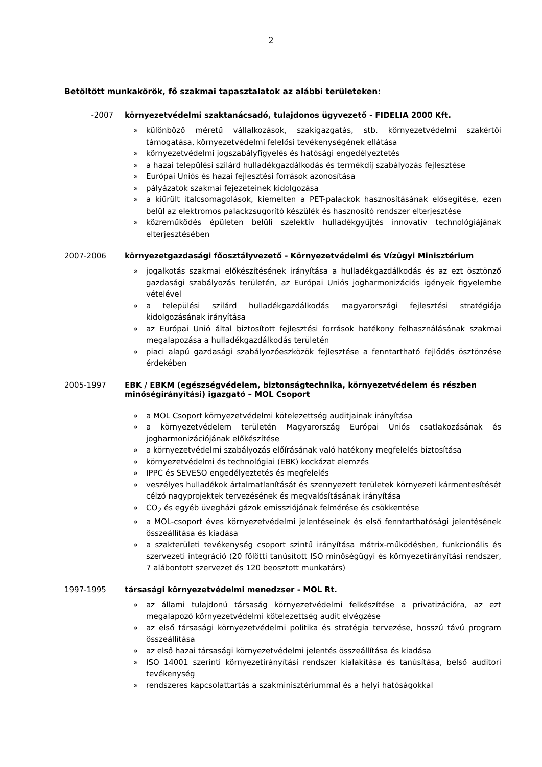2
Betöltött munkakörök, fő szakmai tapasztalatok az alábbi területeken:
-2007 környezetvédelmi szaktanácsadó, tulajdonos ügyvezető - FIDELIA 2000 Kft.
» különböző méretű vállalkozások, szakigazgatás, stb. környezetvédelmi szakértői támogatása, környezetvédelmi felelősi tevékenységének ellátása
» környezetvédelmi jogszabályfigyelés és hatósági engedélyeztetés
» a hazai települési szilárd hulladékgazdálkodás és termékdíj szabályozás fejlesztése
» Európai Uniós és hazai fejlesztési források azonosítása
» pályázatok szakmai fejezeteinek kidolgozása
» a kiürült italcsomagolások, kiemelten a PET-palackok hasznosításának elősegítése, ezen belül az elektromos palackzsugorító készülék és hasznosító rendszer elterjesztése
» közreműködés épületen belüli szelektív hulladékgyűjtés innovatív technológiájának elterjesztésében
2007-2006 környezetgazdasági főosztályvezető - Környezetvédelmi és Vízügyi Minisztérium
» jogalkotás szakmai előkészítésének irányítása a hulladékgazdálkodás és az ezt ösztönző gazdasági szabályozás területén, az Európai Uniós jogharmonizációs igények figyelembe vételével
» a települési szilárd hulladékgazdálkodás magyarországi fejlesztési stratégiája kidolgozásának irányítása
» az Európai Unió által biztosított fejlesztési források hatékony felhasználásának szakmai megalapozása a hulladékgazdálkodás területén
» piaci alapú gazdasági szabályozóeszközök fejlesztése a fenntartható fejlődés ösztönzése érdekében
2005-1997 EBK / EBKM (egészségvédelem, biztonságtechnika, környezetvédelem és részben minőségirányítási) igazgató – MOL Csoport
» a MOL Csoport környezetvédelmi kötelezettség auditjainak irányítása
» a környezetvédelem területén Magyarország Európai Uniós csatlakozásának és jogharmonizációjának előkészítése
» a környezetvédelmi szabályozás előírásának való hatékony megfelelés biztosítása
» környezetvédelmi és technológiai (EBK) kockázat elemzés
» IPPC és SEVESO engedélyeztetés és megfelelés
» veszélyes hulladékok ártalmatlanítását és szennyezett területek környezeti kármentesítését célzó nagyprojektek tervezésének és megvalósításának irányítása
» CO<sub>2</sub> és egyéb üvegházi gázok emissziójának felmérése és csökkentése
» a MOL-csoport éves környezetvédelmi jelentéseinek és első fenntarthatósági jelentésének összeállítása és kiadása
» a szakterületi tevékenység csoport szintű irányítása mátrix-működésben, funkcionális és szervezeti integráció (20 fölötti tanúsított ISO minőségügyi és környezetirányítási rendszer, 7 alábontott szervezet és 120 beosztott munkatárs)
1997-1995 társasági környezetvédelmi menedzser - MOL Rt.
» az állami tulajdonú társaság környezetvédelmi felkészítése a privatizációra, az ezt megalapozó környezetvédelmi kötelezettség audit elvégzése
» az első társasági környezetvédelmi politika és stratégia tervezése, hosszú távú program összeállítása
» az első hazai társasági környezetvédelmi jelentés összeállítása és kiadása
» ISO 14001 szerinti környezetirányítási rendszer kialakítása és tanúsítása, belső auditori tevékenység
» rendszeres kapcsolattartás a szakminisztériummal és a helyi hatóságokkal